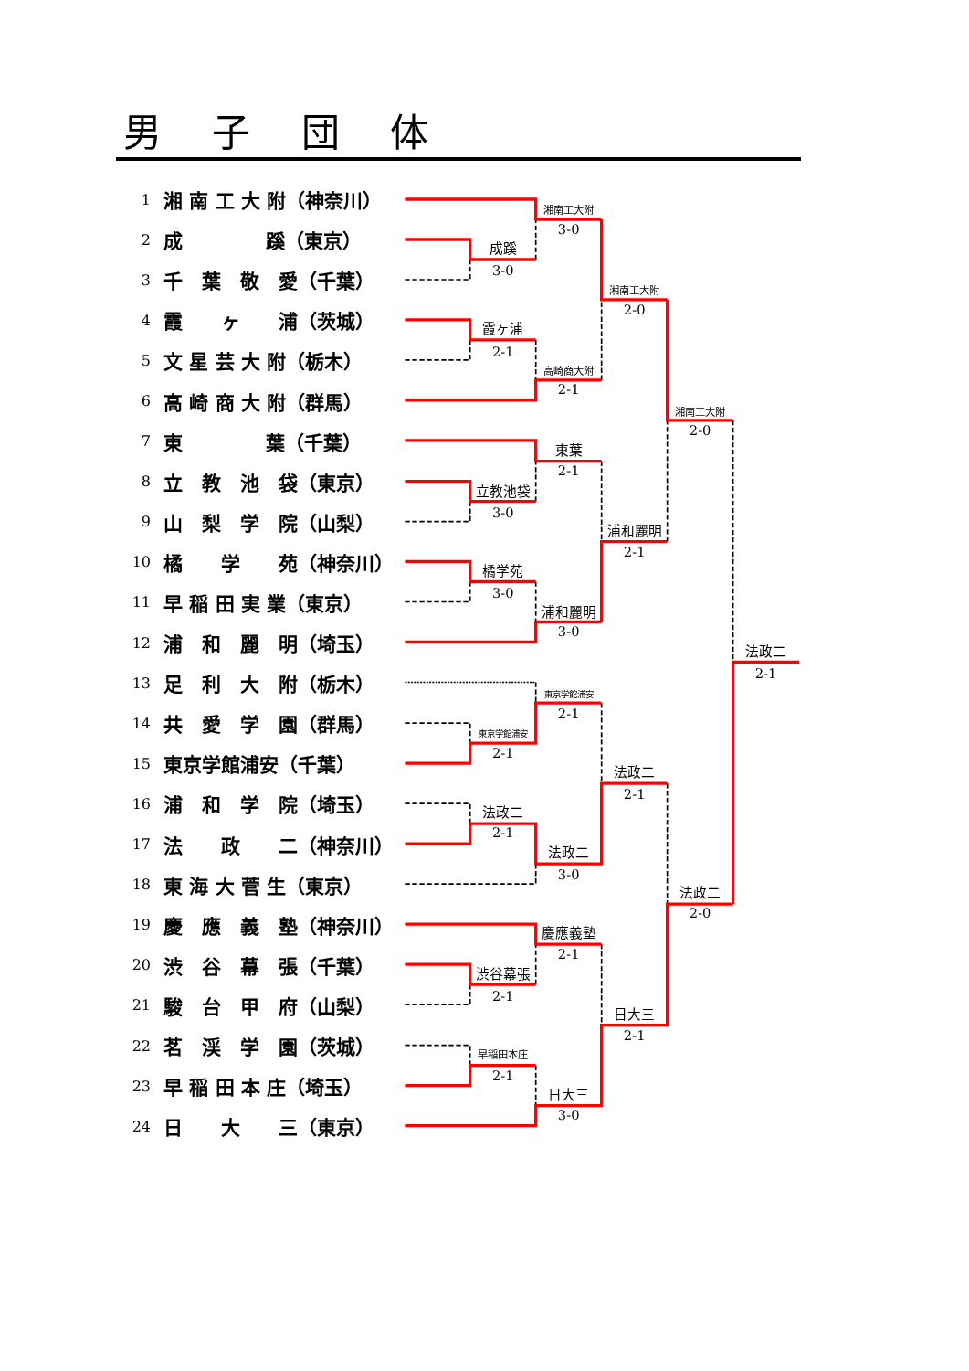男　 子　 団　 体
| 1 | 湘 南 工 大 附（神奈川） |
| 2 | 成 蹊（東京） |
| 3 | 千 葉 敬 愛（千葉） |
| 4 | 霞 ヶ 浦（茨城） |
| 5 | 文 星 芸 大 附（栃木） |
| 6 | 高 崎 商 大 附（群馬） |
| 7 | 東 葉（千葉） |
| 8 | 立 教 池 袋（東京） |
| 9 | 山 梨 学 院（山梨） |
| 10 | 橘 学 苑（神奈川） |
| 11 | 早 稲 田 実 業（東京） |
| 12 | 浦 和 麗 明（埼玉） |
| 13 | 足 利 大 附（栃木） |
| 14 | 共 愛 学 園（群馬） |
| 15 | 東京学館浦安（千葉） |
| 16 | 浦 和 学 院（埼玉） |
| 17 | 法 政 二（神奈川） |
| 18 | 東 海 大 菅 生（東京） |
| 19 | 慶 應 義 塾（神奈川） |
| 20 | 渋 谷 幕 張（千葉） |
| 21 | 駿 台 甲 府（山梨） |
| 22 | 茗 渓 学 園（茨城） |
| 23 | 早 稲 田 本 庄（埼玉） |
| 24 | 日 大 三（東京） |
成蹊
3-0
湘南工大附
3-0
霞ヶ浦
2-1
高崎商大附
2-1
湘南工大附
2-0
東葉
2-1
立教池袋
3-0
橘学苑
3-0
浦和麗明
3-0
浦和麗明
2-1
湘南工大附
2-0
東京学館浦安
2-1
東京学館浦安
2-1
法政二
2-1
法政二
3-0
法政二
2-1
慶應義塾
2-1
渋谷幕張
2-1
早稲田本庄
2-1
日大三
3-0
日大三
2-1
法政二
2-0
法政二
2-1